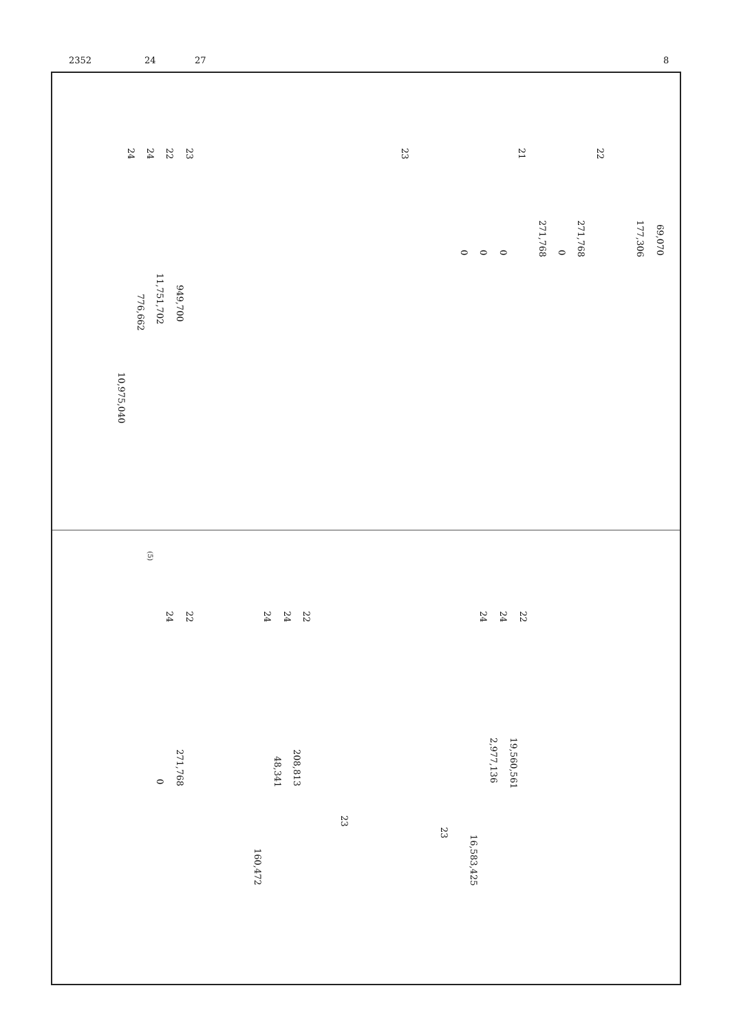2352 24 27 8
69,070
177,306
22
271,768
0
271,768
21
0
0
0
23
23
949,700
22
11,751,702
24
776,662
24
10,975,040
22
19,560,561
24
2,977,136
24
16,583,425
23
23
22
208,813
24
48,341
24
160,472
22
271,768
24
0
(5)